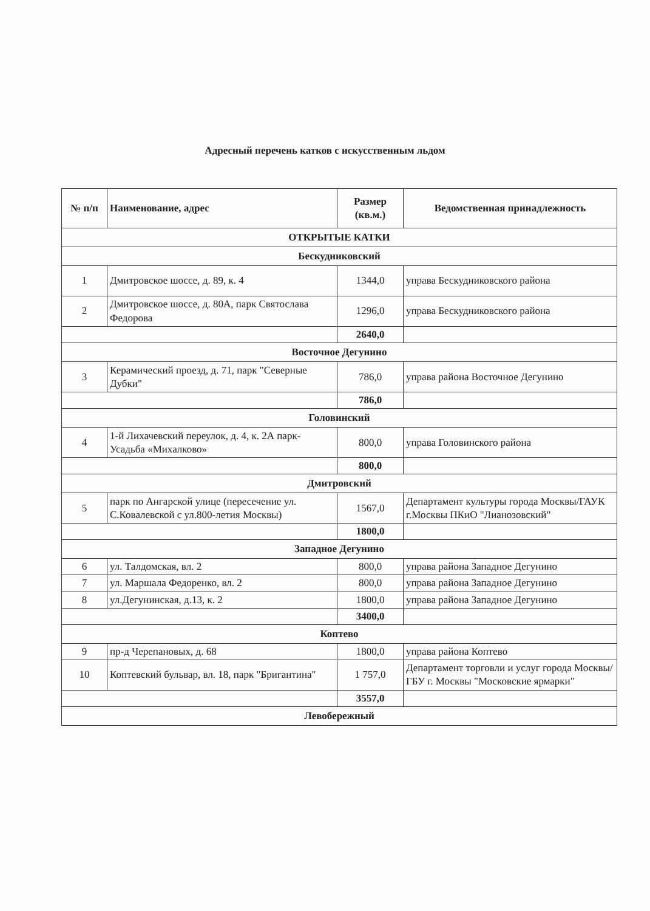Адресный перечень катков с искусственным льдом
| № п/п | Наименование, адрес | Размер (кв.м.) | Ведомственная принадлежность |
| --- | --- | --- | --- |
| ОТКРЫТЫЕ КАТКИ | | | |
| Бескудниковский | | | |
| 1 | Дмитровское шоссе, д. 89, к. 4 | 1344,0 | управа Бескудниковского района |
| 2 | Дмитровское шоссе, д. 80А, парк Святослава Федорова | 1296,0 | управа Бескудниковского района |
| | | 2640,0 | |
| Восточное Дегунино | | | |
| 3 | Керамический проезд, д. 71, парк "Северные Дубки" | 786,0 | управа района Восточное Дегунино |
| | | 786,0 | |
| Головинский | | | |
| 4 | 1-й Лихачевский переулок, д. 4, к. 2А парк-Усадьба «Михалково» | 800,0 | управа Головинского района |
| | | 800,0 | |
| Дмитровский | | | |
| 5 | парк по Ангарской улице (пересечение ул. С.Ковалевской с ул.800-летия Москвы) | 1567,0 | Департамент культуры города Москвы/ГАУК г.Москвы ПКиО "Лианозовский" |
| | | 1800,0 | |
| Западное Дегунино | | | |
| 6 | ул. Талдомская, вл. 2 | 800,0 | управа района Западное Дегунино |
| 7 | ул. Маршала Федоренко, вл. 2 | 800,0 | управа района Западное Дегунино |
| 8 | ул.Дегунинская, д.13, к. 2 | 1800,0 | управа района Западное Дегунино |
| | | 3400,0 | |
| Коптево | | | |
| 9 | пр-д Черепановых, д. 68 | 1800,0 | управа района Коптево |
| 10 | Коптевский бульвар, вл. 18, парк "Бригантина" | 1 757,0 | Департамент торговли и услуг города Москвы/ГБУ г. Москвы "Московские ярмарки" |
| | | 3557,0 | |
| Левобережный | | | |